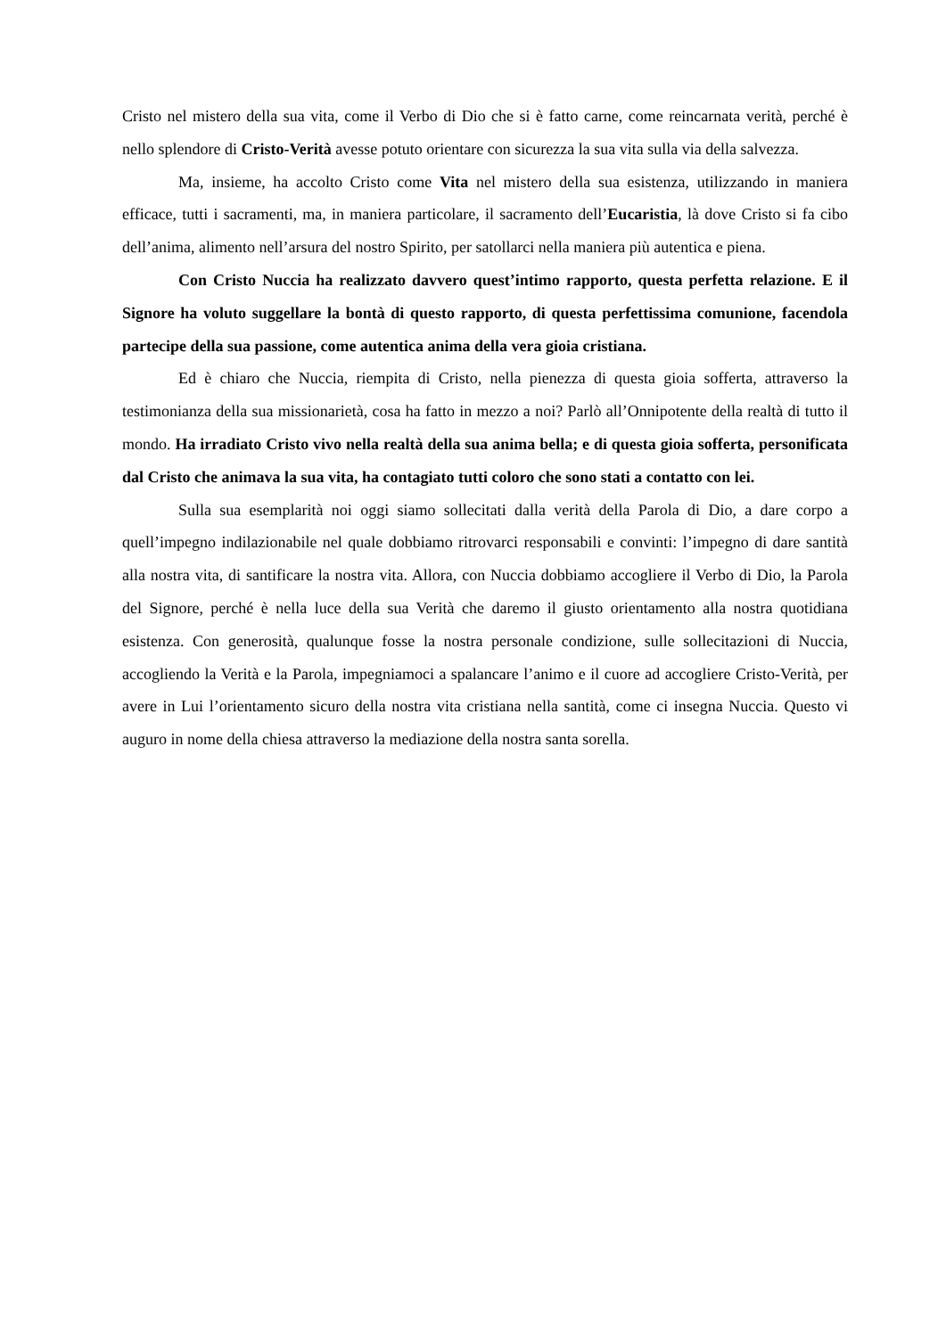Cristo nel mistero della sua vita, come il Verbo di Dio che si è fatto carne, come reincarnata verità, perché è nello splendore di Cristo-Verità avesse potuto orientare con sicurezza la sua vita sulla via della salvezza.
Ma, insieme, ha accolto Cristo come Vita nel mistero della sua esistenza, utilizzando in maniera efficace, tutti i sacramenti, ma, in maniera particolare, il sacramento dell’Eucaristia, là dove Cristo si fa cibo dell’anima, alimento nell’arsura del nostro Spirito, per satollarci nella maniera più autentica e piena.
Con Cristo Nuccia ha realizzato davvero quest’intimo rapporto, questa perfetta relazione. E il Signore ha voluto suggellare la bontà di questo rapporto, di questa perfettissima comunione, facendola partecipe della sua passione, come autentica anima della vera gioia cristiana.
Ed è chiaro che Nuccia, riempita di Cristo, nella pienezza di questa gioia sofferta, attraverso la testimonianza della sua missionarietà, cosa ha fatto in mezzo a noi? Parlò all’Onnipotente della realtà di tutto il mondo. Ha irradiato Cristo vivo nella realtà della sua anima bella; e di questa gioia sofferta, personificata dal Cristo che animava la sua vita, ha contagiato tutti coloro che sono stati a contatto con lei.
Sulla sua esemplarità noi oggi siamo sollecitati dalla verità della Parola di Dio, a dare corpo a quell’impegno indilazionabile nel quale dobbiamo ritrovarci responsabili e convinti: l’impegno di dare santità alla nostra vita, di santificare la nostra vita. Allora, con Nuccia dobbiamo accogliere il Verbo di Dio, la Parola del Signore, perché è nella luce della sua Verità che daremo il giusto orientamento alla nostra quotidiana esistenza. Con generosità, qualunque fosse la nostra personale condizione, sulle sollecitazioni di Nuccia, accogliendo la Verità e la Parola, impegniamoci a spalancare l’animo e il cuore ad accogliere Cristo-Verità, per avere in Lui l’orientamento sicuro della nostra vita cristiana nella santità, come ci insegna Nuccia. Questo vi auguro in nome della chiesa attraverso la mediazione della nostra santa sorella.